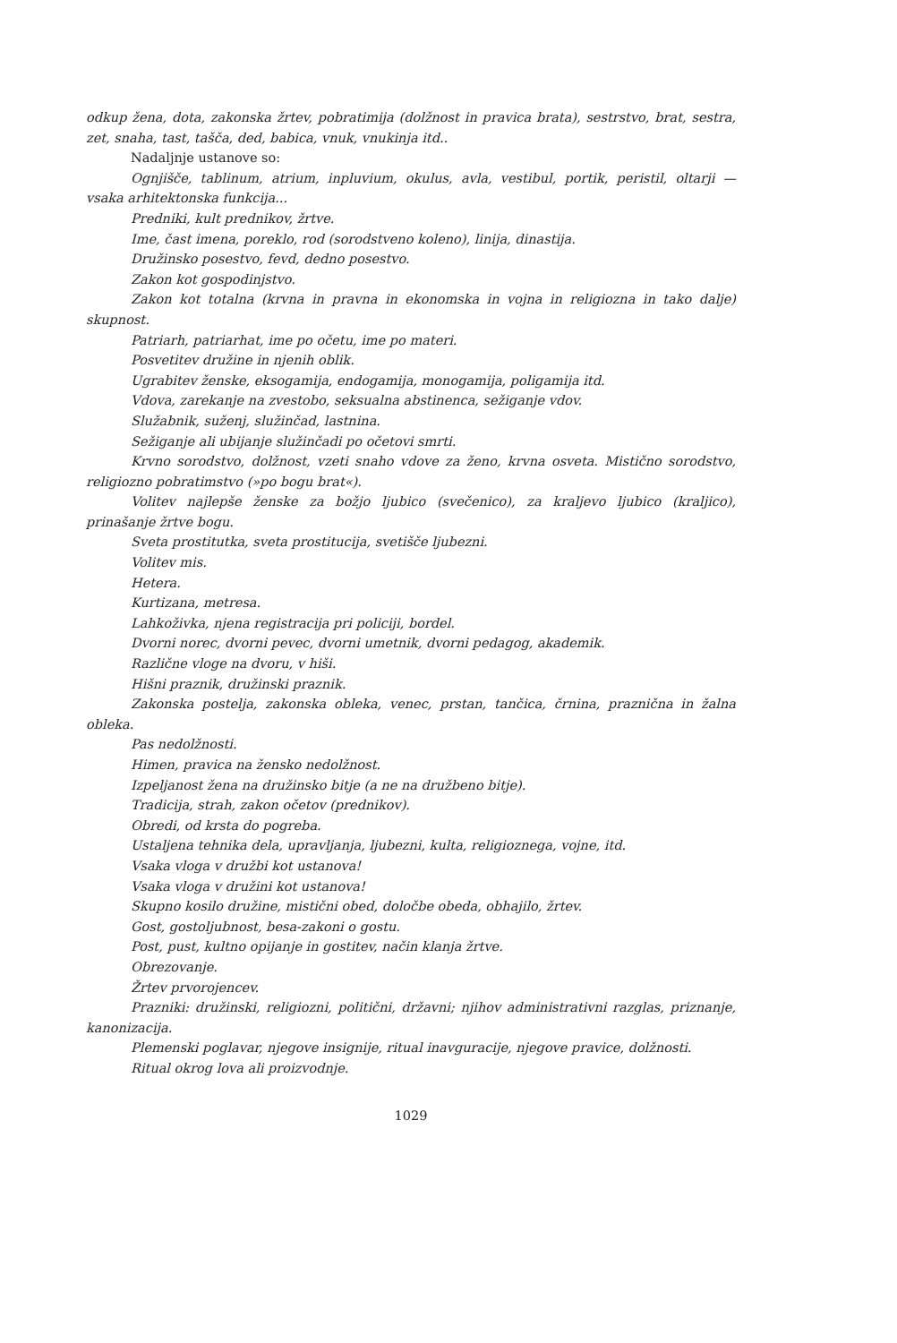odkup žena, dota, zakonska žrtev, pobratimija (dolžnost in pravica brata), sestrstvo, brat, sestra, zet, snaha, tast, tašča, ded, babica, vnuk, vnukinja itd..
Nadaljnje ustanove so:
Ognjišče, tablinum, atrium, inpluvium, okulus, avla, vestibul, portik, peristil, oltarji — vsaka arhitektonska funkcija...
Predniki, kult prednikov, žrtve.
Ime, čast imena, poreklo, rod (sorodstveno koleno), linija, dinastija.
Družinsko posestvo, fevd, dedno posestvo.
Zakon kot gospodinjstvo.
Zakon kot totalna (krvna in pravna in ekonomska in vojna in religiozna in tako dalje) skupnost.
Patriarh, patriarhat, ime po očetu, ime po materi.
Posvetitev družine in njenih oblik.
Ugrabitev ženske, eksogamija, endogamija, monogamija, poligamija itd.
Vdova, zarekanje na zvestobo, seksualna abstinenca, sežiganje vdov.
Služabnik, suženj, služinčad, lastnina.
Sežiganje ali ubijanje služinčadi po očetovi smrti.
Krvno sorodstvo, dolžnost, vzeti snaho vdove za ženo, krvna osveta. Mistično sorodstvo, religiozno pobratimstvo (»po bogu brat«).
Volitev najlepše ženske za božjo ljubico (svečenico), za kraljevo ljubico (kraljico), prinašanje žrtve bogu.
Sveta prostitutka, sveta prostitucija, svetišče ljubezni.
Volitev mis.
Hetera.
Kurtizana, metresa.
Lahkoživka, njena registracija pri policiji, bordel.
Dvorni norec, dvorni pevec, dvorni umetnik, dvorni pedagog, akademik.
Različne vloge na dvoru, v hiši.
Hišni praznik, družinski praznik.
Zakonska postelja, zakonska obleka, venec, prstan, tančica, črnina, praznična in žalna obleka.
Pas nedolžnosti.
Himen, pravica na žensko nedolžnost.
Izpeljanost žena na družinsko bitje (a ne na družbeno bitje).
Tradicija, strah, zakon očetov (prednikov).
Obredi, od krsta do pogreba.
Ustaljena tehnika dela, upravljanja, ljubezni, kulta, religioznega, vojne, itd.
Vsaka vloga v družbi kot ustanova!
Vsaka vloga v družini kot ustanova!
Skupno kosilo družine, mistični obed, določbe obeda, obhajilo, žrtev.
Gost, gostoljubnost, besa-zakoni o gostu.
Post, pust, kultno opijanje in gostitev, način klanja žrtve.
Obrezovanje.
Žrtev prvorojencev.
Prazniki: družinski, religiozni, politični, državni; njihov administrativni razglas, priznanje, kanonizacija.
Plemenski poglavar, njegove insignije, ritual inavguracije, njegove pravice, dolžnosti.
Ritual okrog lova ali proizvodnje.
1029